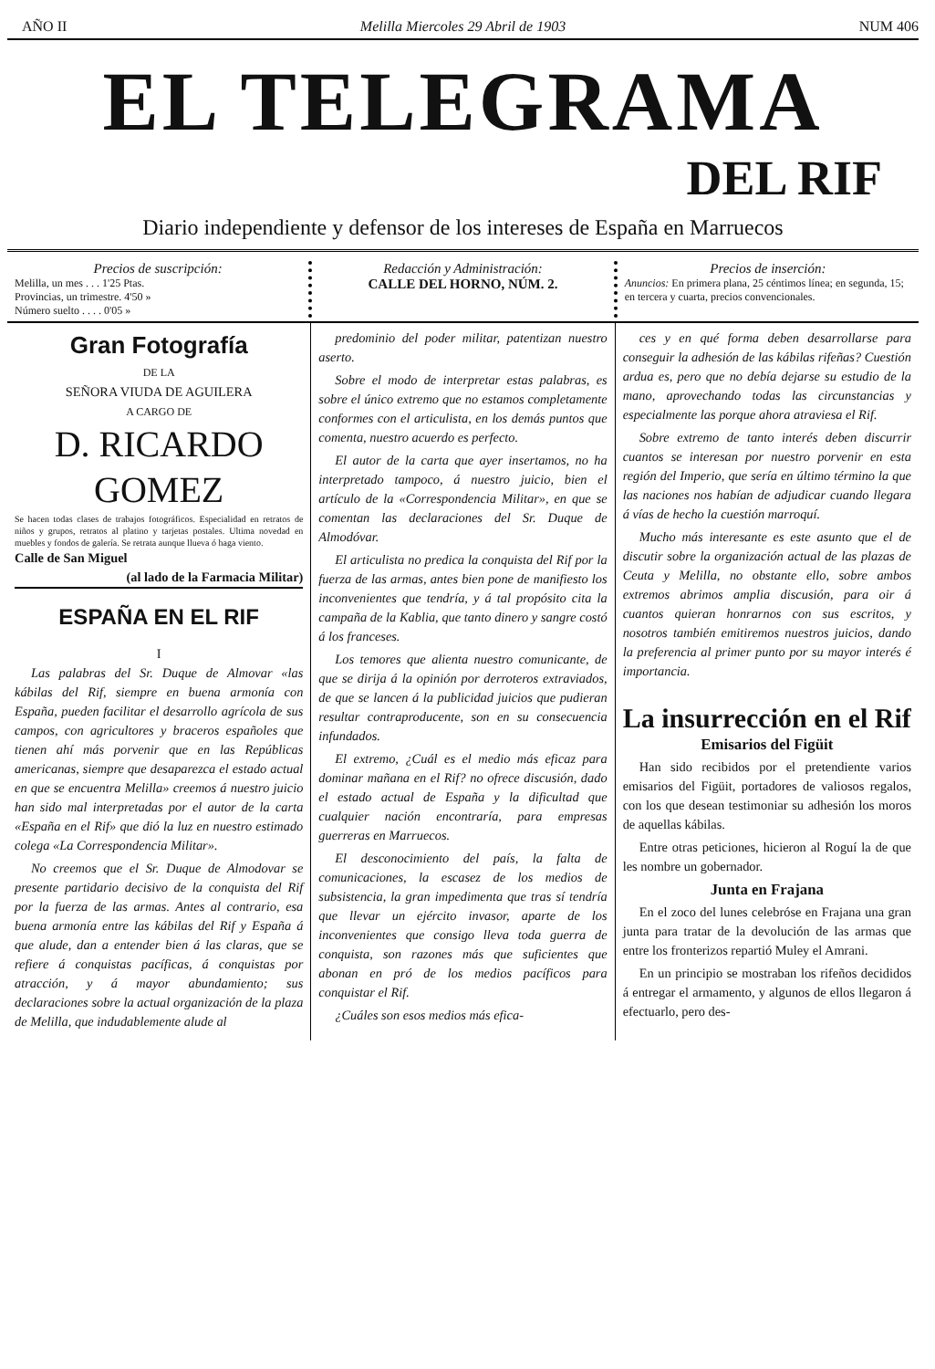AÑO II Melilla Miercoles 29 Abril de 1903 NUM 406
EL TELEGRAMA
DEL RIF
Diario independiente y defensor de los intereses de España en Marruecos
Precios de suscripción:
Melilla, un mes . . . 1'25 Ptas.
Provincias, un trimestre. 4'50 »
Número suelto . . . . 0'05 »
Redacción y Administración:
CALLE DEL HORNO, NÚM. 2.
Precios de inserción:
Anuncios: En primera plana, 25 céntimos línea; en segunda, 15; en tercera y cuarta, precios convencionales.
Gran Fotografía
DE LA
SEÑORA VIUDA DE AGUILERA
A CARGO DE
D. RICARDO GOMEZ
Se hacen todas clases de trabajos fotográficos. Especialidad en retratos de niños y grupos, retratos al platino y tarjetas postales. Ultima novedad en muebles y fondos de galería. Se retrata aunque llueva ó haga viento.
Calle de San Miguel
(al lado de la Farmacia Militar)
ESPAÑA EN EL RIF
I
Las palabras del Sr. Duque de Almovar «las kábilas del Rif, siempre en buena armonía con España, pueden facilitar el desarrollo agrícola de sus campos, con agricultores y braceros españoles que tienen ahí más porvenir que en las Repúblicas americanas, siempre que desaparezca el estado actual en que se encuentra Melilla» creemos á nuestro juicio han sido mal interpretadas por el autor de la carta «España en el Rif» que dió la luz en nuestro estimado colega «La Correspondencia Militar».
No creemos que el Sr. Duque de Almodovar se presente partidario decisivo de la conquista del Rif por la fuerza de las armas. Antes al contrario, esa buena armonía entre las kábilas del Rif y España á que alude, dan a entender bien á las claras, que se refiere á conquistas pacíficas, á conquistas por atracción, y á mayor abundamiento; sus declaraciones sobre la actual organización de la plaza de Melilla, que indudablemente alude al
predominio del poder militar, patentizan nuestro aserto.
Sobre el modo de interpretar estas palabras, es sobre el único extremo que no estamos completamente conformes con el articulista, en los demás puntos que comenta, nuestro acuerdo es perfecto.
El autor de la carta que ayer insertamos, no ha interpretado tampoco, á nuestro juicio, bien el artículo de la «Correspondencia Militar», en que se comentan las declaraciones del Sr. Duque de Almodóvar.
El articulista no predica la conquista del Rif por la fuerza de las armas, antes bien pone de manifiesto los inconvenientes que tendría, y á tal propósito cita la campaña de la Kablia, que tanto dinero y sangre costó á los franceses.
Los temores que alienta nuestro comunicante, de que se dirija á la opinión por derroteros extraviados, de que se lancen á la publicidad juicios que pudieran resultar contraproducente, son en su consecuencia infundados.
El extremo, ¿Cuál es el medio más eficaz para dominar mañana en el Rif? no ofrece discusión, dado el estado actual de España y la dificultad que cualquier nación encontraría, para empresas guerreras en Marruecos.
El desconocimiento del país, la falta de comunicaciones, la escasez de los medios de subsistencia, la gran impedimenta que tras sí tendría que llevar un ejército invasor, aparte de los inconvenientes que consigo lleva toda guerra de conquista, son razones más que suficientes que abonan en pró de los medios pacíficos para conquistar el Rif.
¿Cuáles son esos medios más efica-
ces y en qué forma deben desarrollarse para conseguir la adhesión de las kábilas rifeñas? Cuestión ardua es, pero que no debía dejarse su estudio de la mano, aprovechando todas las circunstancias y especialmente las porque ahora atraviesa el Rif.
Sobre extremo de tanto interés deben discurrir cuantos se interesan por nuestro porvenir en esta región del Imperio, que sería en último término la que las naciones nos habían de adjudicar cuando llegara á vías de hecho la cuestión marroquí.
Mucho más interesante es este asunto que el de discutir sobre la organización actual de las plazas de Ceuta y Melilla, no obstante ello, sobre ambos extremos abrimos amplia discusión, para oir á cuantos quieran honrarnos con sus escritos, y nosotros también emitiremos nuestros juicios, dando la preferencia al primer punto por su mayor interés é importancia.
La insurrección en el Rif
Emisarios del Figüit
Han sido recibidos por el pretendiente varios emisarios del Figüit, portadores de valiosos regalos, con los que desean testimoniar su adhesión los moros de aquellas kábilas.
Entre otras peticiones, hicieron al Roguí la de que les nombre un gobernador.
Junta en Frajana
En el zoco del lunes celebróse en Frajana una gran junta para tratar de la devolución de las armas que entre los fronterizos repartió Muley el Amrani.
En un principio se mostraban los rifeños decididos á entregar el armamento, y algunos de ellos llegaron á efectuarlo, pero des-